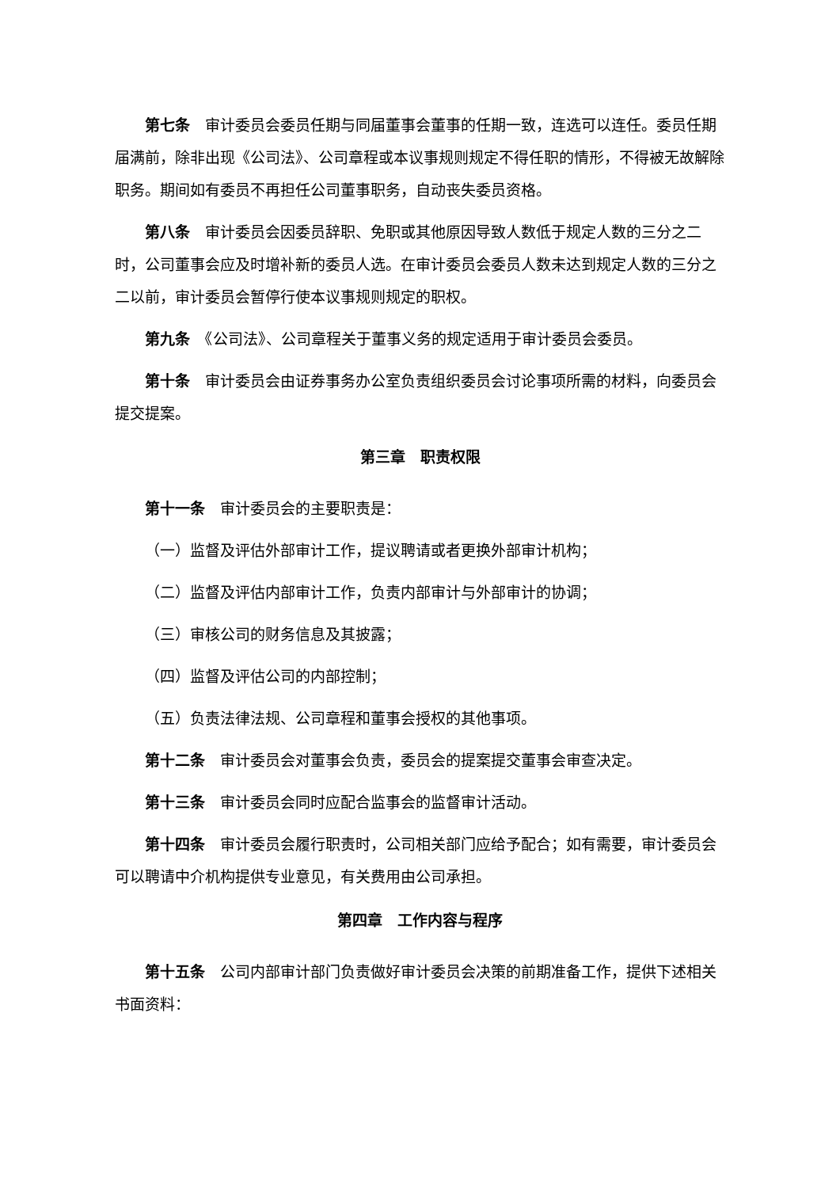第七条　审计委员会委员任期与同届董事会董事的任期一致，连选可以连任。委员任期届满前，除非出现《公司法》、公司章程或本议事规则规定不得任职的情形，不得被无故解除职务。期间如有委员不再担任公司董事职务，自动丧失委员资格。
第八条　审计委员会因委员辞职、免职或其他原因导致人数低于规定人数的三分之二时，公司董事会应及时增补新的委员人选。在审计委员会委员人数未达到规定人数的三分之二以前，审计委员会暂停行使本议事规则规定的职权。
第九条　《公司法》、公司章程关于董事义务的规定适用于审计委员会委员。
第十条　审计委员会由证券事务办公室负责组织委员会讨论事项所需的材料，向委员会提交提案。
第三章　职责权限
第十一条　审计委员会的主要职责是：
（一）监督及评估外部审计工作，提议聘请或者更换外部审计机构；
（二）监督及评估内部审计工作，负责内部审计与外部审计的协调；
（三）审核公司的财务信息及其披露；
（四）监督及评估公司的内部控制；
（五）负责法律法规、公司章程和董事会授权的其他事项。
第十二条　审计委员会对董事会负责，委员会的提案提交董事会审查决定。
第十三条　审计委员会同时应配合监事会的监督审计活动。
第十四条　审计委员会履行职责时，公司相关部门应给予配合；如有需要，审计委员会可以聘请中介机构提供专业意见，有关费用由公司承担。
第四章　工作内容与程序
第十五条　公司内部审计部门负责做好审计委员会决策的前期准备工作，提供下述相关书面资料：